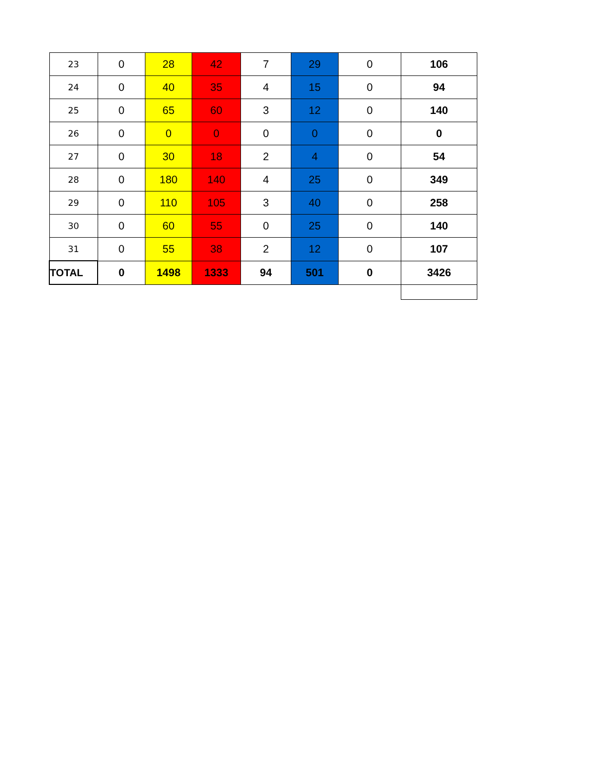| 23 | 0 | 28 | 42 | 7 | 29 | 0 | 106 |
| 24 | 0 | 40 | 35 | 4 | 15 | 0 | 94 |
| 25 | 0 | 65 | 60 | 3 | 12 | 0 | 140 |
| 26 | 0 | 0 | 0 | 0 | 0 | 0 | 0 |
| 27 | 0 | 30 | 18 | 2 | 4 | 0 | 54 |
| 28 | 0 | 180 | 140 | 4 | 25 | 0 | 349 |
| 29 | 0 | 110 | 105 | 3 | 40 | 0 | 258 |
| 30 | 0 | 60 | 55 | 0 | 25 | 0 | 140 |
| 31 | 0 | 55 | 38 | 2 | 12 | 0 | 107 |
| TOTAL | 0 | 1498 | 1333 | 94 | 501 | 0 | 3426 |